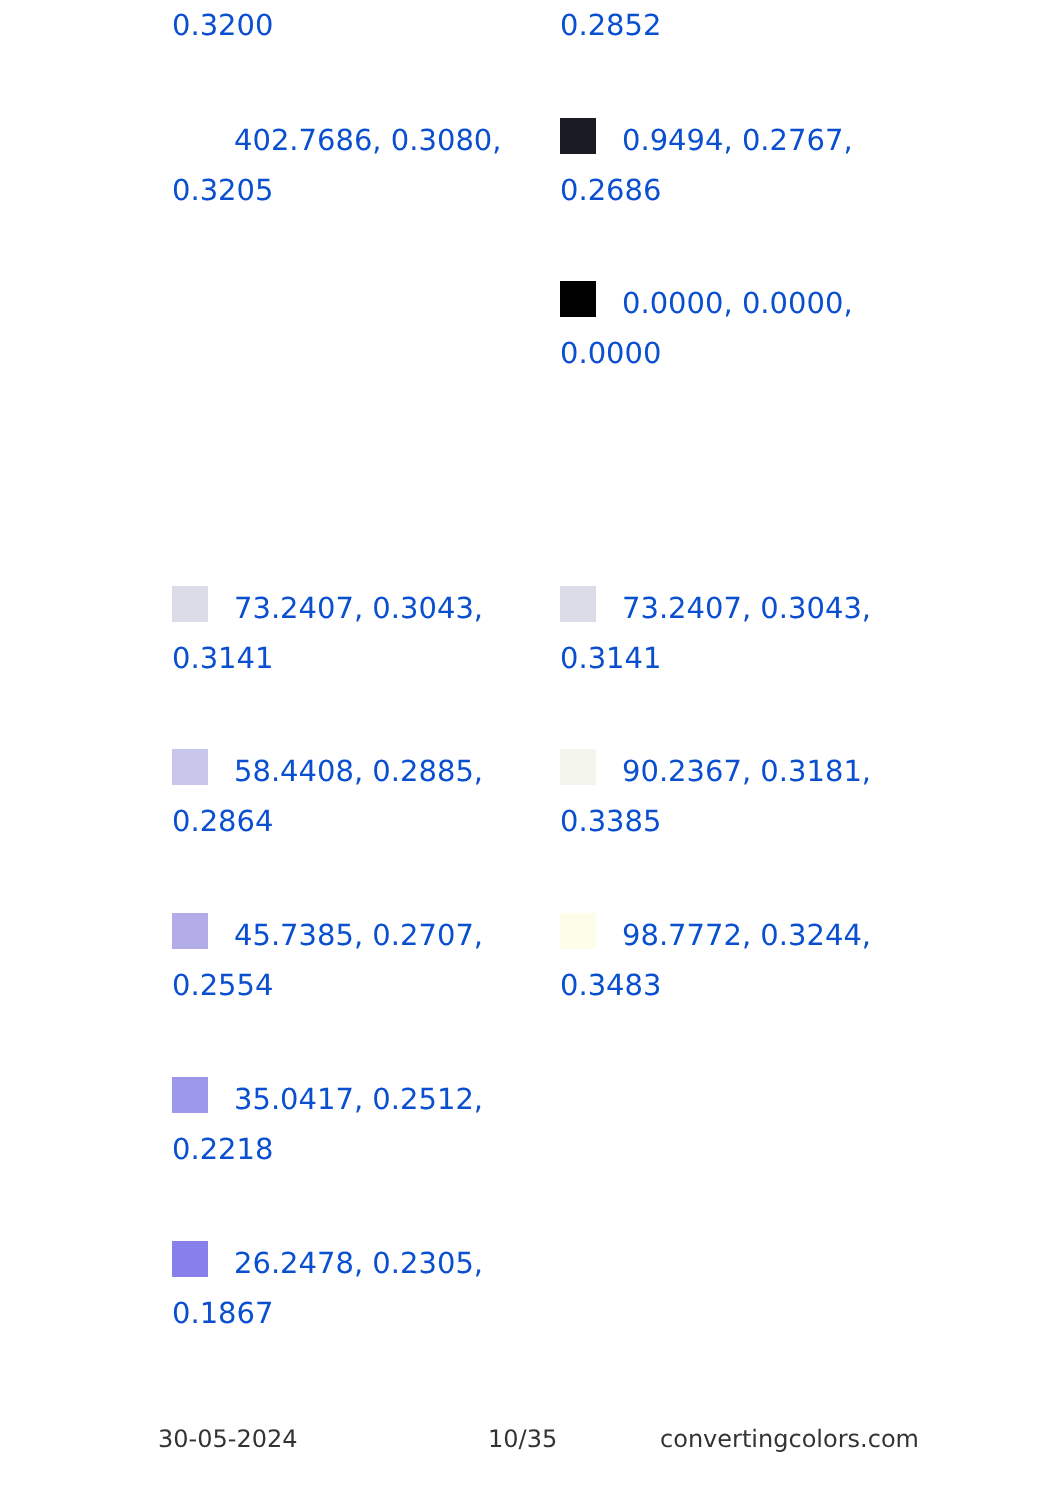0.3200 0.2852
402.7686, 0.3080, 0.3205
0.9494, 0.2767, 0.2686
0.0000, 0.0000, 0.0000
73.2407, 0.3043, 0.3141
73.2407, 0.3043, 0.3141
58.4408, 0.2885, 0.2864
90.2367, 0.3181, 0.3385
45.7385, 0.2707, 0.2554
98.7772, 0.3244, 0.3483
35.0417, 0.2512, 0.2218
26.2478, 0.2305, 0.1867
30-05-2024 10/35 convertingcolors.com